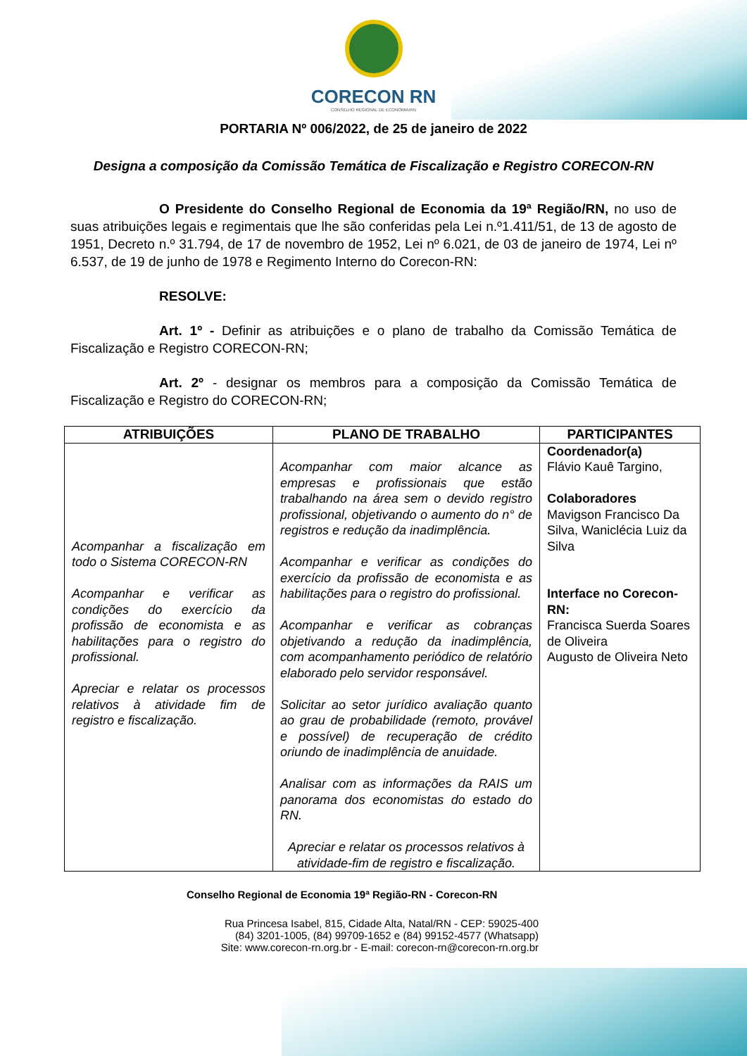CORECON RN
CONSELHO REGIONAL DE ECONOMIA/RN
PORTARIA Nº 006/2022, de 25 de janeiro de 2022
Designa a composição da Comissão Temática de Fiscalização e Registro CORECON-RN
O Presidente do Conselho Regional de Economia da 19ª Região/RN, no uso de suas atribuições legais e regimentais que lhe são conferidas pela Lei n.º1.411/51, de 13 de agosto de 1951, Decreto n.º 31.794, de 17 de novembro de 1952, Lei nº 6.021, de 03 de janeiro de 1974, Lei nº 6.537, de 19 de junho de 1978 e Regimento Interno do Corecon-RN:
RESOLVE:
Art. 1º - Definir as atribuições e o plano de trabalho da Comissão Temática de Fiscalização e Registro CORECON-RN;
Art. 2º - designar os membros para a composição da Comissão Temática de Fiscalização e Registro do CORECON-RN;
| ATRIBUIÇÕES | PLANO DE TRABALHO | PARTICIPANTES |
| --- | --- | --- |
| Acompanhar a fiscalização em todo o Sistema CORECON-RN Acompanhar e verificar as condições do exercício da profissão de economista e as habilitações para o registro do profissional. Apreciar e relatar os processos relativos à atividade fim de registro e fiscalização. | Acompanhar com maior alcance as empresas e profissionais que estão trabalhando na área sem o devido registro profissional, objetivando o aumento do n° de registros e redução da inadimplência. Acompanhar e verificar as condições do exercício da profissão de economista e as habilitações para o registro do profissional. Acompanhar e verificar as cobranças objetivando a redução da inadimplência, com acompanhamento periódico de relatório elaborado pelo servidor responsável. Solicitar ao setor jurídico avaliação quanto ao grau de probabilidade (remoto, provável e possível) de recuperação de crédito oriundo de inadimplência de anuidade. Analisar com as informações da RAIS um panorama dos economistas do estado do RN. Apreciar e relatar os processos relativos à atividade-fim de registro e fiscalização. | Coordenador(a) Flávio Kauê Targino, Colaboradores Mavigson Francisco Da Silva, Waniclécia Luiz da Silva Interface no Corecon-RN: Francisca Suerda Soares de Oliveira Augusto de Oliveira Neto |
Conselho Regional de Economia 19ª Região-RN - Corecon-RN
Rua Princesa Isabel, 815, Cidade Alta, Natal/RN - CEP: 59025-400
(84) 3201-1005, (84) 99709-1652 e (84) 99152-4577 (Whatsapp)
Site: www.corecon-rn.org.br - E-mail: corecon-rn@corecon-rn.org.br